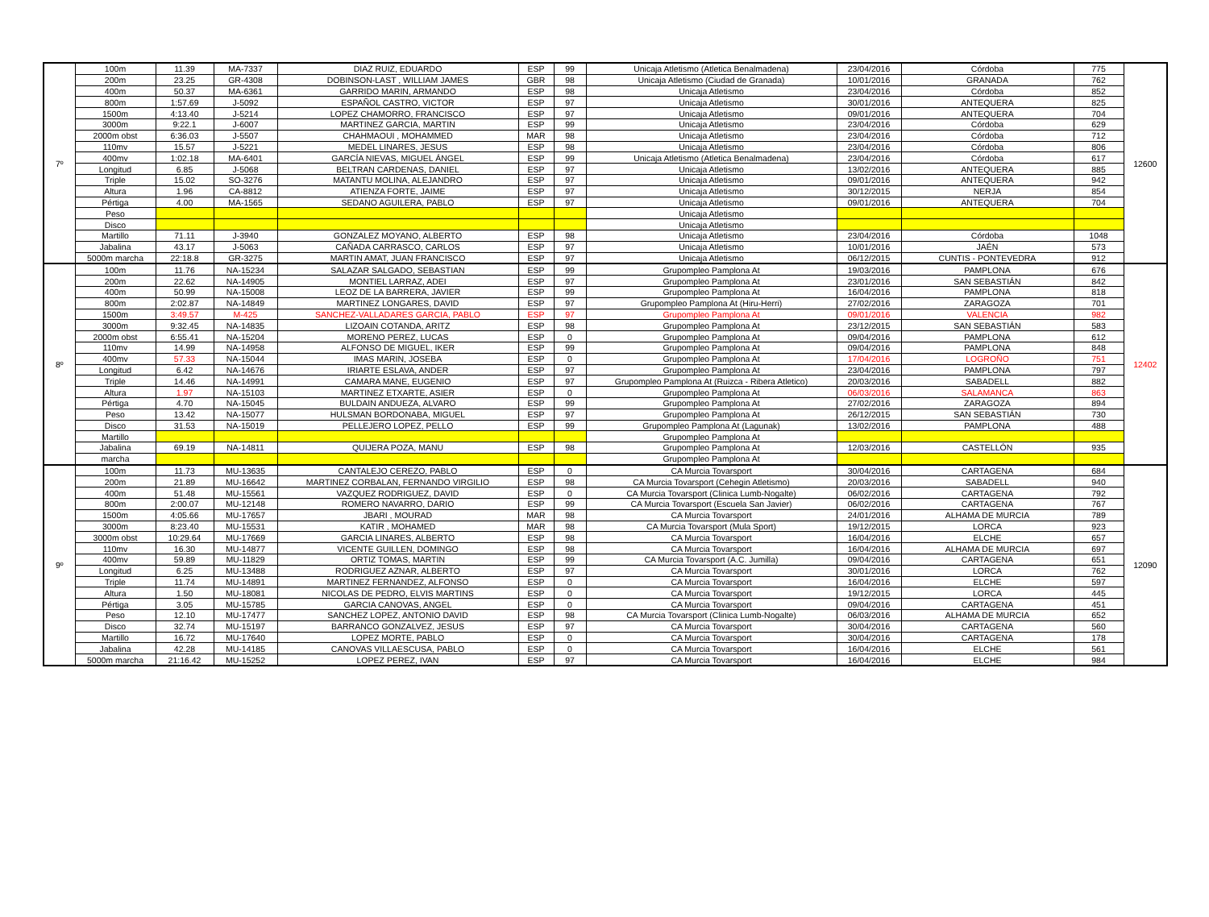| 7º | 100m | 11.39 | MA-7337 | DIAZ RUIZ, EDUARDO | ESP | 99 | Unicaja Atletismo (Atletica Benalmadena) | 23/04/2016 | Córdoba | 775 | 12600 |
| | 200m | 23.25 | GR-4308 | DOBINSON-LAST , WILLIAM JAMES | GBR | 98 | Unicaja Atletismo (Ciudad de Granada) | 10/01/2016 | GRANADA | 762 | |
| | 400m | 50.37 | MA-6361 | GARRIDO MARIN, ARMANDO | ESP | 98 | Unicaja Atletismo | 23/04/2016 | Córdoba | 852 | |
| | 800m | 1:57.69 | J-5092 | ESPAÑOL CASTRO, VICTOR | ESP | 97 | Unicaja Atletismo | 30/01/2016 | ANTEQUERA | 825 | |
| | 1500m | 4:13.40 | J-5214 | LOPEZ CHAMORRO, FRANCISCO | ESP | 97 | Unicaja Atletismo | 09/01/2016 | ANTEQUERA | 704 | |
| | 3000m | 9:22.1 | J-6007 | MARTINEZ GARCIA, MARTIN | ESP | 99 | Unicaja Atletismo | 23/04/2016 | Córdoba | 629 | |
| | 2000m obst | 6:36.03 | J-5507 | CHAHMAOUI , MOHAMMED | MAR | 98 | Unicaja Atletismo | 23/04/2016 | Córdoba | 712 | |
| | 110mv | 15.57 | J-5221 | MEDEL LINARES, JESUS | ESP | 98 | Unicaja Atletismo | 23/04/2016 | Córdoba | 806 | |
| | 400mv | 1:02.18 | MA-6401 | GARCÍA NIEVAS, MIGUEL ÁNGEL | ESP | 99 | Unicaja Atletismo (Atletica Benalmadena) | 23/04/2016 | Córdoba | 617 | |
| | Longitud | 6.85 | J-5068 | BELTRAN CARDENAS, DANIEL | ESP | 97 | Unicaja Atletismo | 13/02/2016 | ANTEQUERA | 885 | |
| | Triple | 15.02 | SO-3276 | MATANTU MOLINA, ALEJANDRO | ESP | 97 | Unicaja Atletismo | 09/01/2016 | ANTEQUERA | 942 | |
| | Altura | 1.96 | CA-8812 | ATIENZA FORTE, JAIME | ESP | 97 | Unicaja Atletismo | 30/12/2015 | NERJA | 854 | |
| | Pértiga | 4.00 | MA-1565 | SEDANO AGUILERA, PABLO | ESP | 97 | Unicaja Atletismo | 09/01/2016 | ANTEQUERA | 704 | |
| | Peso | | | | | | Unicaja Atletismo | | | | |
| | Disco | | | | | | Unicaja Atletismo | | | | |
| | Martillo | 71.11 | J-3940 | GONZALEZ MOYANO, ALBERTO | ESP | 98 | Unicaja Atletismo | 23/04/2016 | Córdoba | 1048 | |
| | Jabalina | 43.17 | J-5063 | CAÑADA CARRASCO, CARLOS | ESP | 97 | Unicaja Atletismo | 10/01/2016 | JAÉN | 573 | |
| | 5000m marcha | 22:18.8 | GR-3275 | MARTIN AMAT, JUAN FRANCISCO | ESP | 97 | Unicaja Atletismo | 06/12/2015 | CUNTIS - PONTEVEDRA | 912 | |
| 8º | 100m | 11.76 | NA-15234 | SALAZAR SALGADO, SEBASTIAN | ESP | 99 | Grupompleo Pamplona At | 19/03/2016 | PAMPLONA | 676 | 12402 |
| | 200m | 22.62 | NA-14905 | MONTIEL LARRAZ, ADEI | ESP | 97 | Grupompleo Pamplona At | 23/01/2016 | SAN SEBASTIÁN | 842 | |
| | 400m | 50.99 | NA-15008 | LEOZ DE LA BARRERA, JAVIER | ESP | 99 | Grupompleo Pamplona At | 16/04/2016 | PAMPLONA | 818 | |
| | 800m | 2:02.87 | NA-14849 | MARTINEZ LONGARES, DAVID | ESP | 97 | Grupompleo Pamplona At (Hiru-Herri) | 27/02/2016 | ZARAGOZA | 701 | |
| | 1500m | 3:49.57 | M-425 | SANCHEZ-VALLADARES GARCIA, PABLO | ESP | 97 | Grupompleo Pamplona At | 09/01/2016 | VALENCIA | 982 | |
| | 3000m | 9:32.45 | NA-14835 | LIZOAIN COTANDA, ARITZ | ESP | 98 | Grupompleo Pamplona At | 23/12/2015 | SAN SEBASTIÁN | 583 | |
| | 2000m obst | 6:55.41 | NA-15204 | MORENO PEREZ, LUCAS | ESP | 0 | Grupompleo Pamplona At | 09/04/2016 | PAMPLONA | 612 | |
| | 110mv | 14.99 | NA-14958 | ALFONSO DE MIGUEL, IKER | ESP | 99 | Grupompleo Pamplona At | 09/04/2016 | PAMPLONA | 848 | |
| | 400mv | 57.33 | NA-15044 | IMAS MARIN, JOSEBA | ESP | 0 | Grupompleo Pamplona At | 17/04/2016 | LOGROÑO | 751 | |
| | Longitud | 6.42 | NA-14676 | IRIARTE ESLAVA, ANDER | ESP | 97 | Grupompleo Pamplona At | 23/04/2016 | PAMPLONA | 797 | |
| | Triple | 14.46 | NA-14991 | CAMARA MANE, EUGENIO | ESP | 97 | Grupompleo Pamplona At (Ruizca - Ribera Atletico) | 20/03/2016 | SABADELL | 882 | |
| | Altura | 1.97 | NA-15103 | MARTINEZ ETXARTE, ASIER | ESP | 0 | Grupompleo Pamplona At | 06/03/2016 | SALAMANCA | 863 | |
| | Pértiga | 4.70 | NA-15045 | BULDAIN ANDUEZA, ALVARO | ESP | 99 | Grupompleo Pamplona At | 27/02/2016 | ZARAGOZA | 894 | |
| | Peso | 13.42 | NA-15077 | HULSMAN BORDONABA, MIGUEL | ESP | 97 | Grupompleo Pamplona At | 26/12/2015 | SAN SEBASTIÁN | 730 | |
| | Disco | 31.53 | NA-15019 | PELLEJERO LOPEZ, PELLO | ESP | 99 | Grupompleo Pamplona At (Lagunak) | 13/02/2016 | PAMPLONA | 488 | |
| | Martillo | | | | | | Grupompleo Pamplona At | | | | |
| | Jabalina | 69.19 | NA-14811 | QUIJERA POZA, MANU | ESP | 98 | Grupompleo Pamplona At | 12/03/2016 | CASTELLÓN | 935 | |
| | marcha | | | | | | Grupompleo Pamplona At | | | | |
| 9º | 100m | 11.73 | MU-13635 | CANTALEJO CEREZO, PABLO | ESP | 0 | CA Murcia Tovarsport | 30/04/2016 | CARTAGENA | 684 | 12090 |
| | 200m | 21.89 | MU-16642 | MARTINEZ CORBALAN, FERNANDO VIRGILIO | ESP | 98 | CA Murcia Tovarsport (Cehegin Atletismo) | 20/03/2016 | SABADELL | 940 | |
| | 400m | 51.48 | MU-15561 | VAZQUEZ RODRIGUEZ, DAVID | ESP | 0 | CA Murcia Tovarsport (Clinica Lumb-Nogalte) | 06/02/2016 | CARTAGENA | 792 | |
| | 800m | 2:00.07 | MU-12148 | ROMERO NAVARRO, DARIO | ESP | 99 | CA Murcia Tovarsport (Escuela San Javier) | 06/02/2016 | CARTAGENA | 767 | |
| | 1500m | 4:05.66 | MU-17657 | JBARI , MOURAD | MAR | 98 | CA Murcia Tovarsport | 24/01/2016 | ALHAMA DE MURCIA | 789 | |
| | 3000m | 8:23.40 | MU-15531 | KATIR , MOHAMED | MAR | 98 | CA Murcia Tovarsport (Mula Sport) | 19/12/2015 | LORCA | 923 | |
| | 3000m obst | 10:29.64 | MU-17669 | GARCIA LINARES, ALBERTO | ESP | 98 | CA Murcia Tovarsport | 16/04/2016 | ELCHE | 657 | |
| | 110mv | 16.30 | MU-14877 | VICENTE GUILLEN, DOMINGO | ESP | 98 | CA Murcia Tovarsport | 16/04/2016 | ALHAMA DE MURCIA | 697 | |
| | 400mv | 59.89 | MU-11829 | ORTIZ TOMAS, MARTIN | ESP | 99 | CA Murcia Tovarsport (A.C. Jumilla) | 09/04/2016 | CARTAGENA | 651 | |
| | Longitud | 6.25 | MU-13488 | RODRIGUEZ AZNAR, ALBERTO | ESP | 97 | CA Murcia Tovarsport | 30/01/2016 | LORCA | 762 | |
| | Triple | 11.74 | MU-14891 | MARTINEZ FERNANDEZ, ALFONSO | ESP | 0 | CA Murcia Tovarsport | 16/04/2016 | ELCHE | 597 | |
| | Altura | 1.50 | MU-18081 | NICOLAS DE PEDRO, ELVIS MARTINS | ESP | 0 | CA Murcia Tovarsport | 19/12/2015 | LORCA | 445 | |
| | Pértiga | 3.05 | MU-15785 | GARCIA CANOVAS, ANGEL | ESP | 0 | CA Murcia Tovarsport | 09/04/2016 | CARTAGENA | 451 | |
| | Peso | 12.10 | MU-17477 | SANCHEZ LOPEZ, ANTONIO DAVID | ESP | 98 | CA Murcia Tovarsport (Clinica Lumb-Nogalte) | 06/03/2016 | ALHAMA DE MURCIA | 652 | |
| | Disco | 32.74 | MU-15197 | BARRANCO GONZALVEZ, JESUS | ESP | 97 | CA Murcia Tovarsport | 30/04/2016 | CARTAGENA | 560 | |
| | Martillo | 16.72 | MU-17640 | LOPEZ MORTE, PABLO | ESP | 0 | CA Murcia Tovarsport | 30/04/2016 | CARTAGENA | 178 | |
| | Jabalina | 42.28 | MU-14185 | CANOVAS VILLAESCUSA, PABLO | ESP | 0 | CA Murcia Tovarsport | 16/04/2016 | ELCHE | 561 | |
| | 5000m marcha | 21:16.42 | MU-15252 | LOPEZ PEREZ, IVAN | ESP | 97 | CA Murcia Tovarsport | 16/04/2016 | ELCHE | 984 | |